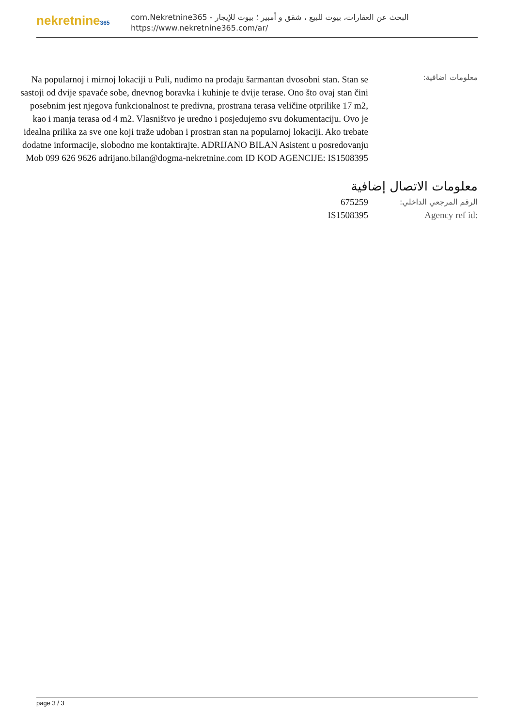nekretnine365
البحث عن العقارات، بيوت للبيع ، شقق و أمبير ؛ بيوت للإيجار - com.Nekretnine365
https://www.nekretnine365.com/ar/
Na popularnoj i mirnoj lokaciji u Puli, nudimo na prodaju šarmantan dvosobni stan. Stan se sastoji od dvije spavaće sobe, dnevnog boravka i kuhinje te dvije terase. Ono što ovaj stan čini posebnim jest njegova funkcionalnost te predivna, prostrana terasa veličine otprilike 17 m2, kao i manja terasa od 4 m2. Vlasništvo je uredno i posjedujemo svu dokumentaciju. Ovo je idealna prilika za sve one koji traže udoban i prostran stan na popularnoj lokaciji. Ako trebate dodatne informacije, slobodno me kontaktirajte. ADRIJANO BILAN Asistent u posredovanju Mob 099 626 9626 adrijano.bilan@dogma-nekretnine.com ID KOD AGENCIJE: IS1508395
معلومات اضافية:
معلومات الاتصال إضافية
675259
الرقم المرجعي الداخلي:
IS1508395 Agency ref id:
page 3 / 3